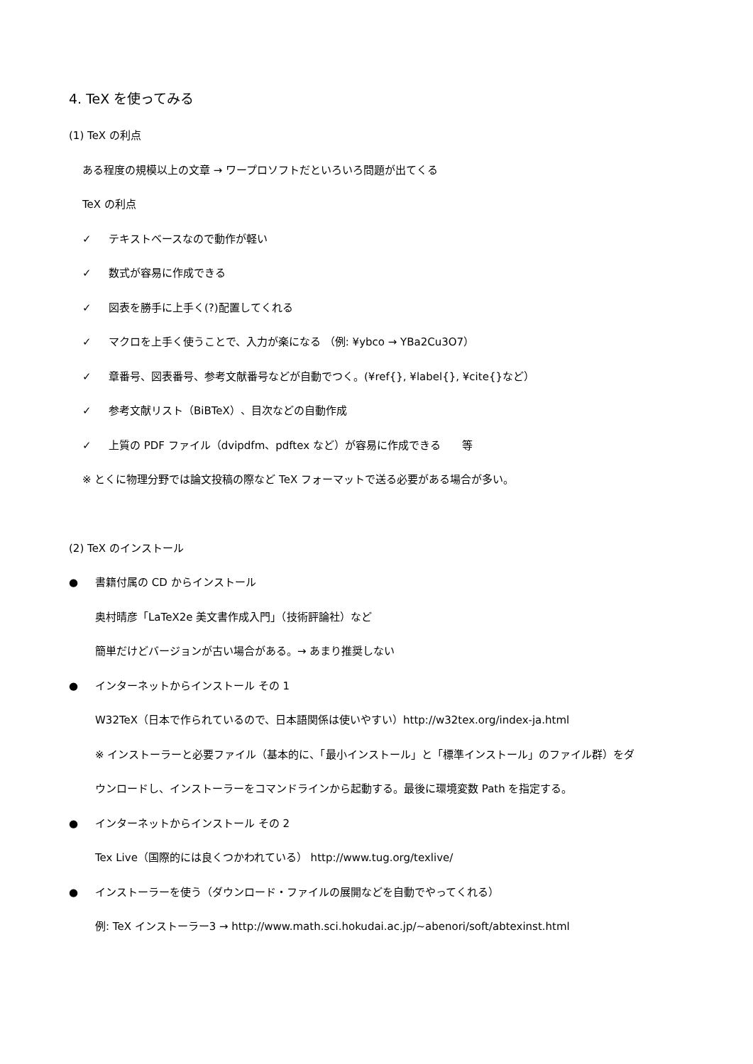4. TeX を使ってみる
(1) TeX の利点
ある程度の規模以上の文章 → ワープロソフトだといろいろ問題が出てくる
TeX の利点
✓ テキストベースなので動作が軽い
✓ 数式が容易に作成できる
✓ 図表を勝手に上手く(?)配置してくれる
✓ マクロを上手く使うことで、入力が楽になる （例: ¥ybco → YBa2Cu3O7）
✓ 章番号、図表番号、参考文献番号などが自動でつく。(¥ref{}, ¥label{}, ¥cite{}など）
✓ 参考文献リスト（BiBTeX）、目次などの自動作成
✓ 上質の PDF ファイル（dvipdfm、pdftex など）が容易に作成できる　　等
※ とくに物理分野では論文投稿の際など TeX フォーマットで送る必要がある場合が多い。
(2) TeX のインストール
● 書籍付属の CD からインストール
奥村晴彦「LaTeX2e 美文書作成入門」（技術評論社）など
簡単だけどバージョンが古い場合がある。→ あまり推奨しない
● インターネットからインストール その 1
W32TeX（日本で作られているので、日本語関係は使いやすい）http://w32tex.org/index-ja.html
※ インストーラーと必要ファイル（基本的に、「最小インストール」と「標準インストール」のファイル群）をダ
ウンロードし、インストーラーをコマンドラインから起動する。最後に環境変数 Path を指定する。
● インターネットからインストール その 2
Tex Live（国際的には良くつかわれている） http://www.tug.org/texlive/
● インストーラーを使う（ダウンロード・ファイルの展開などを自動でやってくれる）
例: TeX インストーラー3 → http://www.math.sci.hokudai.ac.jp/~abenori/soft/abtexinst.html